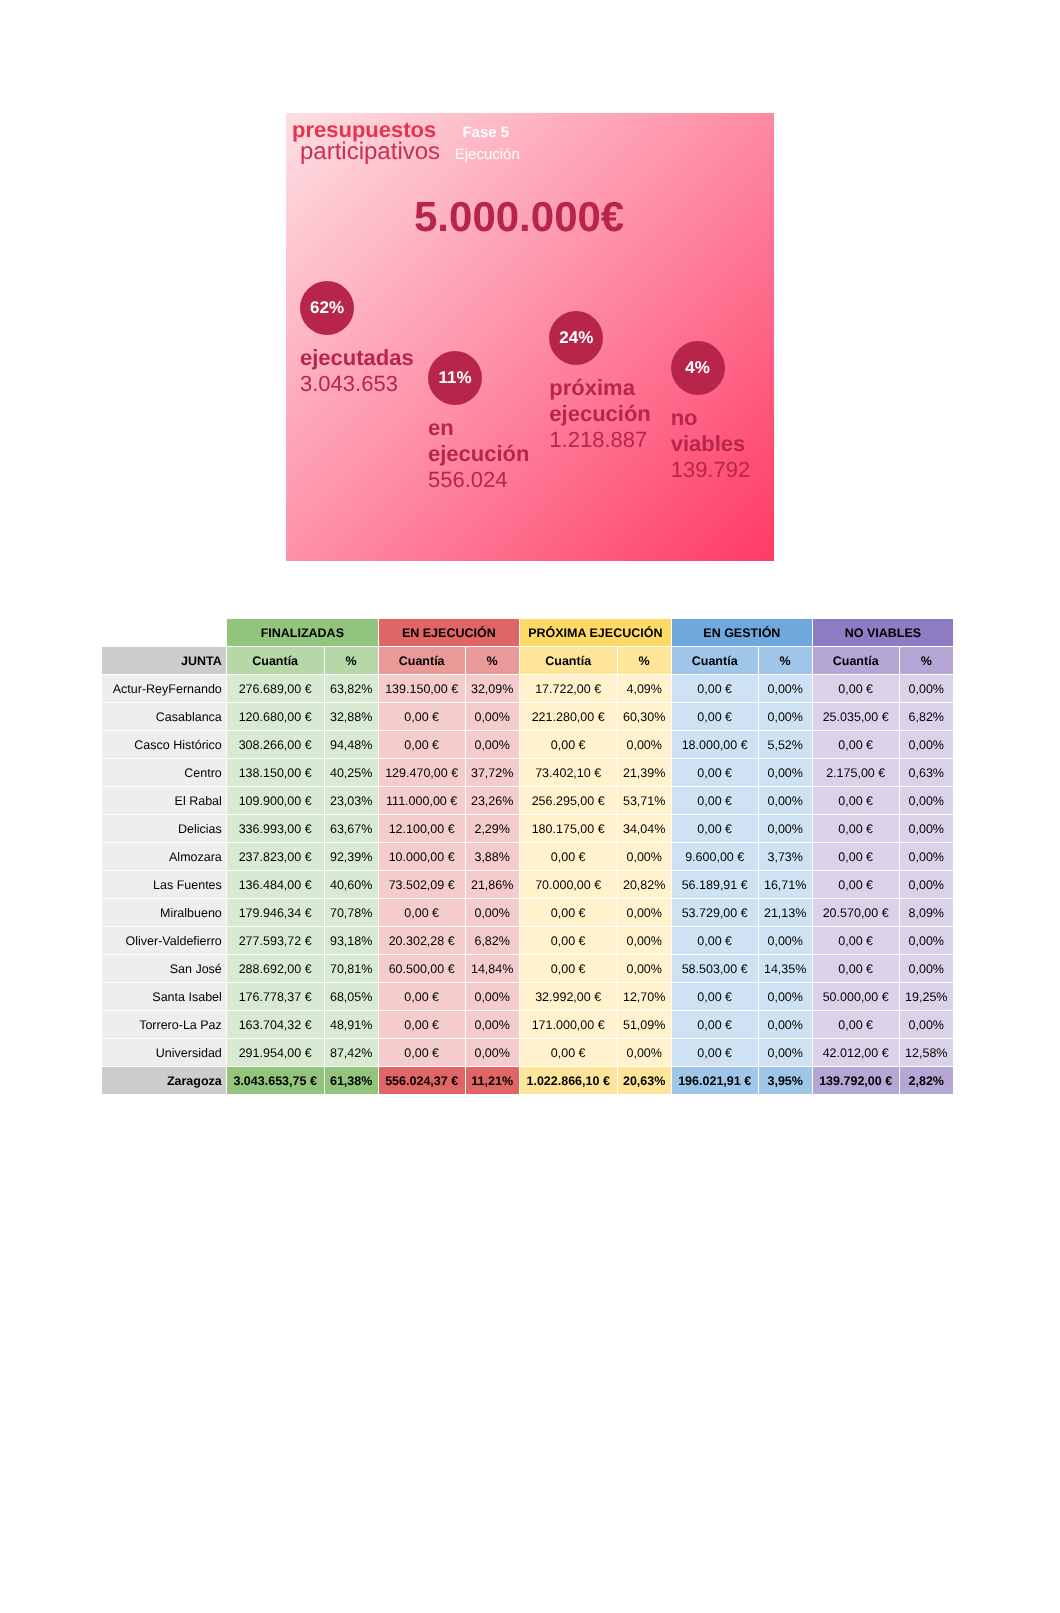presupuestos Fase 5
participativos Ejecución
5.000.000€
62%
ejecutadas
3.043.653
11%
en ejecución
556.024
24%
próxima ejecución
1.218.887
4%
no viables
139.792
| | FINALIZADAS | | EN EJECUCIÓN | | PRÓXIMA EJECUCIÓN | | EN GESTIÓN | | NO VIABLES | |
| --- | --- | --- | --- | --- | --- | --- | --- | --- | --- | --- |
| JUNTA | Cuantía | % | Cuantía | % | Cuantía | % | Cuantía | % | Cuantía | % |
| Actur-ReyFernando | 276.689,00 € | 63,82% | 139.150,00 € | 32,09% | 17.722,00 € | 4,09% | 0,00 € | 0,00% | 0,00 € | 0,00% |
| Casablanca | 120.680,00 € | 32,88% | 0,00 € | 0,00% | 221.280,00 € | 60,30% | 0,00 € | 0,00% | 25.035,00 € | 6,82% |
| Casco Histórico | 308.266,00 € | 94,48% | 0,00 € | 0,00% | 0,00 € | 0,00% | 18.000,00 € | 5,52% | 0,00 € | 0,00% |
| Centro | 138.150,00 € | 40,25% | 129.470,00 € | 37,72% | 73.402,10 € | 21,39% | 0,00 € | 0,00% | 2.175,00 € | 0,63% |
| El Rabal | 109.900,00 € | 23,03% | 111.000,00 € | 23,26% | 256.295,00 € | 53,71% | 0,00 € | 0,00% | 0,00 € | 0,00% |
| Delicias | 336.993,00 € | 63,67% | 12.100,00 € | 2,29% | 180.175,00 € | 34,04% | 0,00 € | 0,00% | 0,00 € | 0,00% |
| Almozara | 237.823,00 € | 92,39% | 10.000,00 € | 3,88% | 0,00 € | 0,00% | 9.600,00 € | 3,73% | 0,00 € | 0,00% |
| Las Fuentes | 136.484,00 € | 40,60% | 73.502,09 € | 21,86% | 70.000,00 € | 20,82% | 56.189,91 € | 16,71% | 0,00 € | 0,00% |
| Miralbueno | 179.946,34 € | 70,78% | 0,00 € | 0,00% | 0,00 € | 0,00% | 53.729,00 € | 21,13% | 20.570,00 € | 8,09% |
| Oliver-Valdefierro | 277.593,72 € | 93,18% | 20.302,28 € | 6,82% | 0,00 € | 0,00% | 0,00 € | 0,00% | 0,00 € | 0,00% |
| San José | 288.692,00 € | 70,81% | 60.500,00 € | 14,84% | 0,00 € | 0,00% | 58.503,00 € | 14,35% | 0,00 € | 0,00% |
| Santa Isabel | 176.778,37 € | 68,05% | 0,00 € | 0,00% | 32.992,00 € | 12,70% | 0,00 € | 0,00% | 50.000,00 € | 19,25% |
| Torrero-La Paz | 163.704,32 € | 48,91% | 0,00 € | 0,00% | 171.000,00 € | 51,09% | 0,00 € | 0,00% | 0,00 € | 0,00% |
| Universidad | 291.954,00 € | 87,42% | 0,00 € | 0,00% | 0,00 € | 0,00% | 0,00 € | 0,00% | 42.012,00 € | 12,58% |
| Zaragoza | 3.043.653,75 € | 61,38% | 556.024,37 € | 11,21% | 1.022.866,10 € | 20,63% | 196.021,91 € | 3,95% | 139.792,00 € | 2,82% |